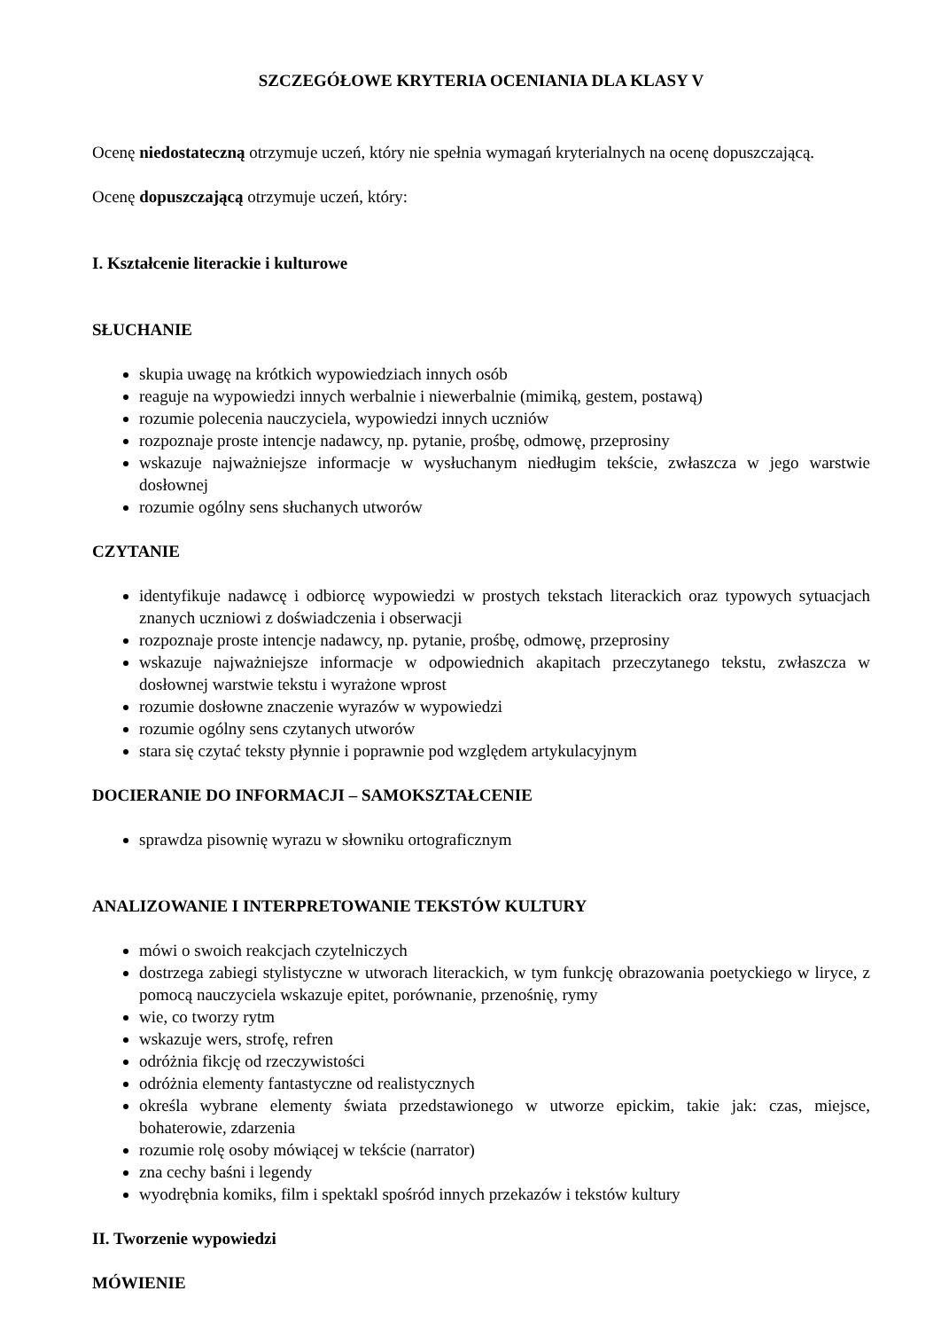SZCZEGÓŁOWE KRYTERIA OCENIANIA DLA KLASY V
Ocenę niedostateczną otrzymuje uczeń, który nie spełnia wymagań kryterialnych na ocenę dopuszczającą.
Ocenę dopuszczającą otrzymuje uczeń, który:
I. Kształcenie literackie i kulturowe
SŁUCHANIE
skupia uwagę na krótkich wypowiedziach innych osób
reaguje na wypowiedzi innych werbalnie i niewerbalnie (mimiką, gestem, postawą)
rozumie polecenia nauczyciela, wypowiedzi innych uczniów
rozpoznaje proste intencje nadawcy, np. pytanie, prośbę, odmowę, przeprosiny
wskazuje najważniejsze informacje w wysłuchanym niedługim tekście, zwłaszcza w jego warstwie dosłownej
rozumie ogólny sens słuchanych utworów
CZYTANIE
identyfikuje nadawcę i odbiorcę wypowiedzi w prostych tekstach literackich oraz typowych sytuacjach znanych uczniowi z doświadczenia i obserwacji
rozpoznaje proste intencje nadawcy, np. pytanie, prośbę, odmowę, przeprosiny
wskazuje najważniejsze informacje w odpowiednich akapitach przeczytanego tekstu, zwłaszcza w dosłownej warstwie tekstu i wyrażone wprost
rozumie dosłowne znaczenie wyrazów w wypowiedzi
rozumie ogólny sens czytanych utworów
stara się czytać teksty płynnie i poprawnie pod względem artykulacyjnym
DOCIERANIE DO INFORMACJI – SAMOKSZTAŁCENIE
sprawdza pisownię wyrazu w słowniku ortograficznym
ANALIZOWANIE I INTERPRETOWANIE TEKSTÓW KULTURY
mówi o swoich reakcjach czytelniczych
dostrzega zabiegi stylistyczne w utworach literackich, w tym funkcję obrazowania poetyckiego w liryce, z pomocą nauczyciela wskazuje epitet, porównanie, przenośnię, rymy
wie, co tworzy rytm
wskazuje wers, strofę, refren
odróżnia fikcję od rzeczywistości
odróżnia elementy fantastyczne od realistycznych
określa wybrane elementy świata przedstawionego w utworze epickim, takie jak: czas, miejsce, bohaterowie, zdarzenia
rozumie rolę osoby mówiącej w tekście (narrator)
zna cechy baśni i legendy
wyodrębnia komiks, film i spektakl spośród innych przekazów i tekstów kultury
II. Tworzenie wypowiedzi
MÓWIENIE